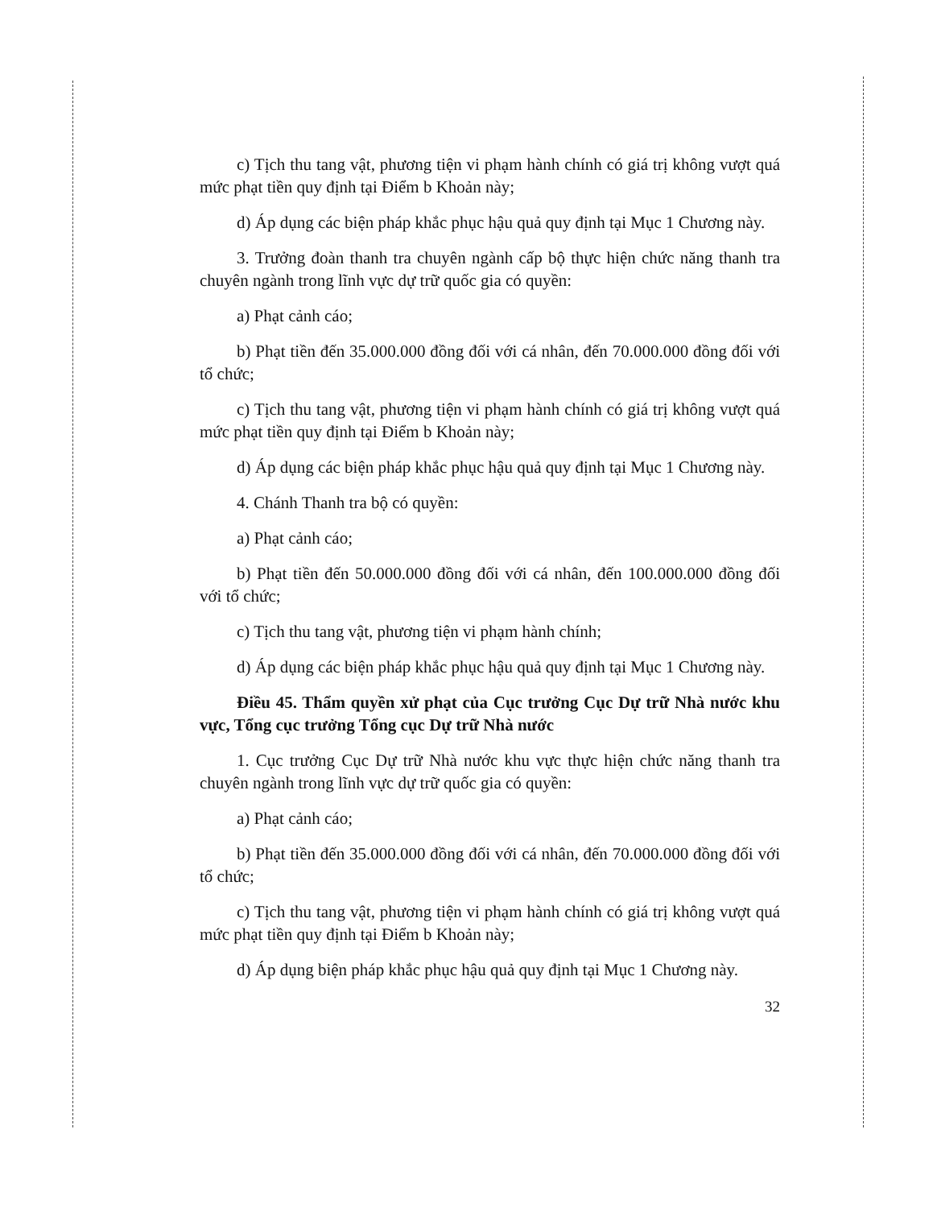c) Tịch thu tang vật, phương tiện vi phạm hành chính có giá trị không vượt quá mức phạt tiền quy định tại Điểm b Khoản này;
d) Áp dụng các biện pháp khắc phục hậu quả quy định tại Mục 1 Chương này.
3. Trưởng đoàn thanh tra chuyên ngành cấp bộ thực hiện chức năng thanh tra chuyên ngành trong lĩnh vực dự trữ quốc gia có quyền:
a) Phạt cảnh cáo;
b) Phạt tiền đến 35.000.000 đồng đối với cá nhân, đến 70.000.000 đồng đối với tổ chức;
c) Tịch thu tang vật, phương tiện vi phạm hành chính có giá trị không vượt quá mức phạt tiền quy định tại Điểm b Khoản này;
d) Áp dụng các biện pháp khắc phục hậu quả quy định tại Mục 1 Chương này.
4. Chánh Thanh tra bộ có quyền:
a) Phạt cảnh cáo;
b) Phạt tiền đến 50.000.000 đồng đối với cá nhân, đến 100.000.000 đồng đối với tổ chức;
c) Tịch thu tang vật, phương tiện vi phạm hành chính;
d) Áp dụng các biện pháp khắc phục hậu quả quy định tại Mục 1 Chương này.
Điều 45. Thẩm quyền xử phạt của Cục trưởng Cục Dự trữ Nhà nước khu vực, Tổng cục trưởng Tổng cục Dự trữ Nhà nước
1. Cục trưởng Cục Dự trữ Nhà nước khu vực thực hiện chức năng thanh tra chuyên ngành trong lĩnh vực dự trữ quốc gia có quyền:
a) Phạt cảnh cáo;
b) Phạt tiền đến 35.000.000 đồng đối với cá nhân, đến 70.000.000 đồng đối với tổ chức;
c) Tịch thu tang vật, phương tiện vi phạm hành chính có giá trị không vượt quá mức phạt tiền quy định tại Điểm b Khoản này;
d) Áp dụng biện pháp khắc phục hậu quả quy định tại Mục 1 Chương này.
32